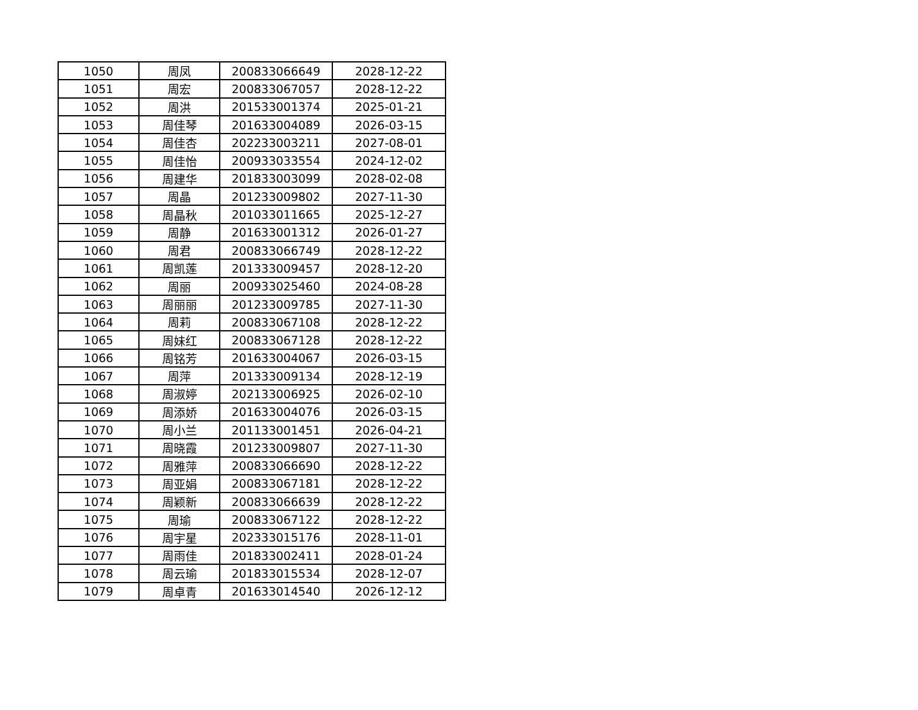| 1050 | 周凤 | 200833066649 | 2028-12-22 |
| 1051 | 周宏 | 200833067057 | 2028-12-22 |
| 1052 | 周洪 | 201533001374 | 2025-01-21 |
| 1053 | 周佳琴 | 201633004089 | 2026-03-15 |
| 1054 | 周佳杏 | 202233003211 | 2027-08-01 |
| 1055 | 周佳怡 | 200933033554 | 2024-12-02 |
| 1056 | 周建华 | 201833003099 | 2028-02-08 |
| 1057 | 周晶 | 201233009802 | 2027-11-30 |
| 1058 | 周晶秋 | 201033011665 | 2025-12-27 |
| 1059 | 周静 | 201633001312 | 2026-01-27 |
| 1060 | 周君 | 200833066749 | 2028-12-22 |
| 1061 | 周凯莲 | 201333009457 | 2028-12-20 |
| 1062 | 周丽 | 200933025460 | 2024-08-28 |
| 1063 | 周丽丽 | 201233009785 | 2027-11-30 |
| 1064 | 周莉 | 200833067108 | 2028-12-22 |
| 1065 | 周妹红 | 200833067128 | 2028-12-22 |
| 1066 | 周铭芳 | 201633004067 | 2026-03-15 |
| 1067 | 周萍 | 201333009134 | 2028-12-19 |
| 1068 | 周淑婷 | 202133006925 | 2026-02-10 |
| 1069 | 周添娇 | 201633004076 | 2026-03-15 |
| 1070 | 周小兰 | 201133001451 | 2026-04-21 |
| 1071 | 周晓霞 | 201233009807 | 2027-11-30 |
| 1072 | 周雅萍 | 200833066690 | 2028-12-22 |
| 1073 | 周亚娟 | 200833067181 | 2028-12-22 |
| 1074 | 周颖新 | 200833066639 | 2028-12-22 |
| 1075 | 周瑜 | 200833067122 | 2028-12-22 |
| 1076 | 周宇星 | 202333015176 | 2028-11-01 |
| 1077 | 周雨佳 | 201833002411 | 2028-01-24 |
| 1078 | 周云瑜 | 201833015534 | 2028-12-07 |
| 1079 | 周卓青 | 201633014540 | 2026-12-12 |